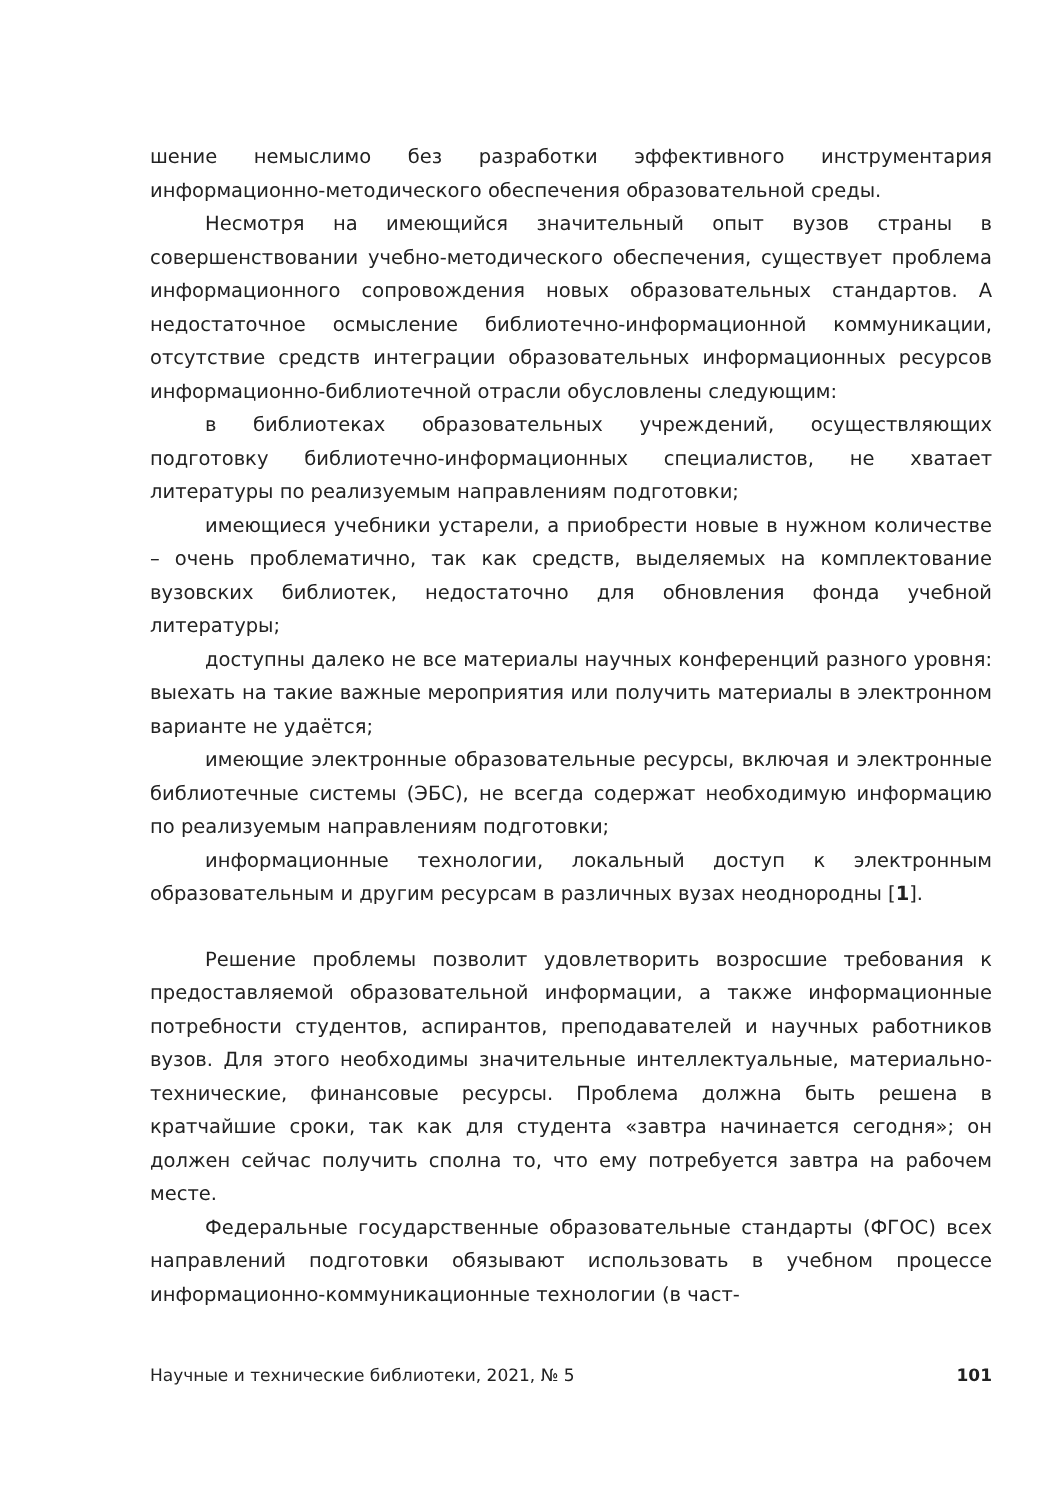шение немыслимо без разработки эффективного инструментария информационно-методического обеспечения образовательной среды.
Несмотря на имеющийся значительный опыт вузов страны в совершенствовании учебно-методического обеспечения, существует проблема информационного сопровождения новых образовательных стандартов. А недостаточное осмысление библиотечно-информационной коммуникации, отсутствие средств интеграции образовательных информационных ресурсов информационно-библиотечной отрасли обусловлены следующим:
в библиотеках образовательных учреждений, осуществляющих подготовку библиотечно-информационных специалистов, не хватает литературы по реализуемым направлениям подготовки;
имеющиеся учебники устарели, а приобрести новые в нужном количестве – очень проблематично, так как средств, выделяемых на комплектование вузовских библиотек, недостаточно для обновления фонда учебной литературы;
доступны далеко не все материалы научных конференций разного уровня: выехать на такие важные мероприятия или получить материалы в электронном варианте не удаётся;
имеющие электронные образовательные ресурсы, включая и электронные библиотечные системы (ЭБС), не всегда содержат необходимую информацию по реализуемым направлениям подготовки;
информационные технологии, локальный доступ к электронным образовательным и другим ресурсам в различных вузах неоднородны [1].
Решение проблемы позволит удовлетворить возросшие требования к предоставляемой образовательной информации, а также информационные потребности студентов, аспирантов, преподавателей и научных работников вузов. Для этого необходимы значительные интеллектуальные, материально-технические, финансовые ресурсы. Проблема должна быть решена в кратчайшие сроки, так как для студента «завтра начинается сегодня»; он должен сейчас получить сполна то, что ему потребуется завтра на рабочем месте.
Федеральные государственные образовательные стандарты (ФГОС) всех направлений подготовки обязывают использовать в учебном процессе информационно-коммуникационные технологии (в част-
Научные и технические библиотеки, 2021, № 5 101